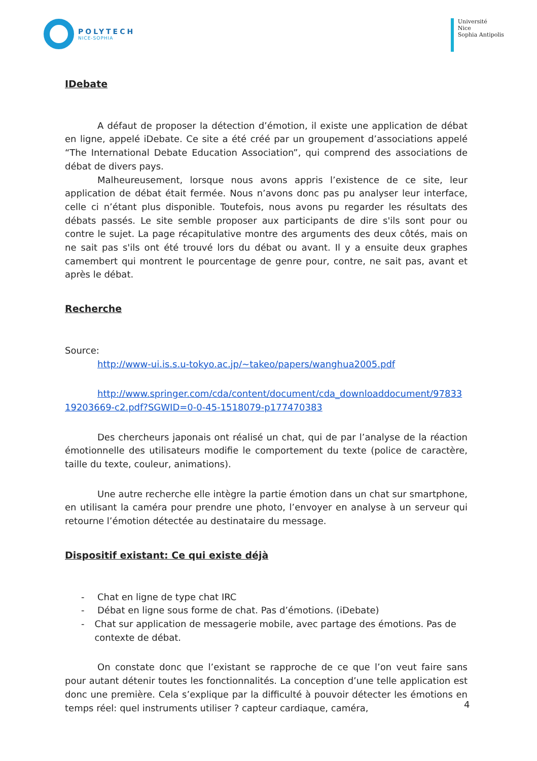POLYTECH
NICE-SOPHIA
Université
Nice
Sophia Antipolis
IDebate
A défaut de proposer la détection d’émotion, il existe une application de débat en ligne, appelé iDebate. Ce site a été créé par un groupement d’associations appelé “The International Debate Education Association”, qui comprend des associations de débat de divers pays.
Malheureusement, lorsque nous avons appris l’existence de ce site, leur application de débat était fermée. Nous n’avons donc pas pu analyser leur interface, celle ci n’étant plus disponible. Toutefois, nous avons pu regarder les résultats des débats passés. Le site semble proposer aux participants de dire s'ils sont pour ou contre le sujet. La page récapitulative montre des arguments des deux côtés, mais on ne sait pas s'ils ont été trouvé lors du débat ou avant. Il y a ensuite deux graphes camembert qui montrent le pourcentage de genre pour, contre, ne sait pas, avant et après le débat.
Recherche
Source:
http://www-ui.is.s.u-tokyo.ac.jp/~takeo/papers/wanghua2005.pdf
http://www.springer.com/cda/content/document/cda_downloaddocument/9783319203669-c2.pdf?SGWID=0-0-45-1518079-p177470383
Des chercheurs japonais ont réalisé un chat, qui de par l’analyse de la réaction émotionnelle des utilisateurs modifie le comportement du texte (police de caractère, taille du texte, couleur, animations).
Une autre recherche elle intègre la partie émotion dans un chat sur smartphone, en utilisant la caméra pour prendre une photo, l’envoyer en analyse à un serveur qui retourne l’émotion détectée au destinataire du message.
Dispositif existant: Ce qui existe déjà
- Chat en ligne de type chat IRC
- Débat en ligne sous forme de chat. Pas d’émotions. (iDebate)
- Chat sur application de messagerie mobile, avec partage des émotions. Pas de contexte de débat.
On constate donc que l’existant se rapproche de ce que l’on veut faire sans pour autant détenir toutes les fonctionnalités. La conception d’une telle application est donc une première. Cela s’explique par la difficulté à pouvoir détecter les émotions en temps réel: quel instruments utiliser ? capteur cardiaque, caméra,
4